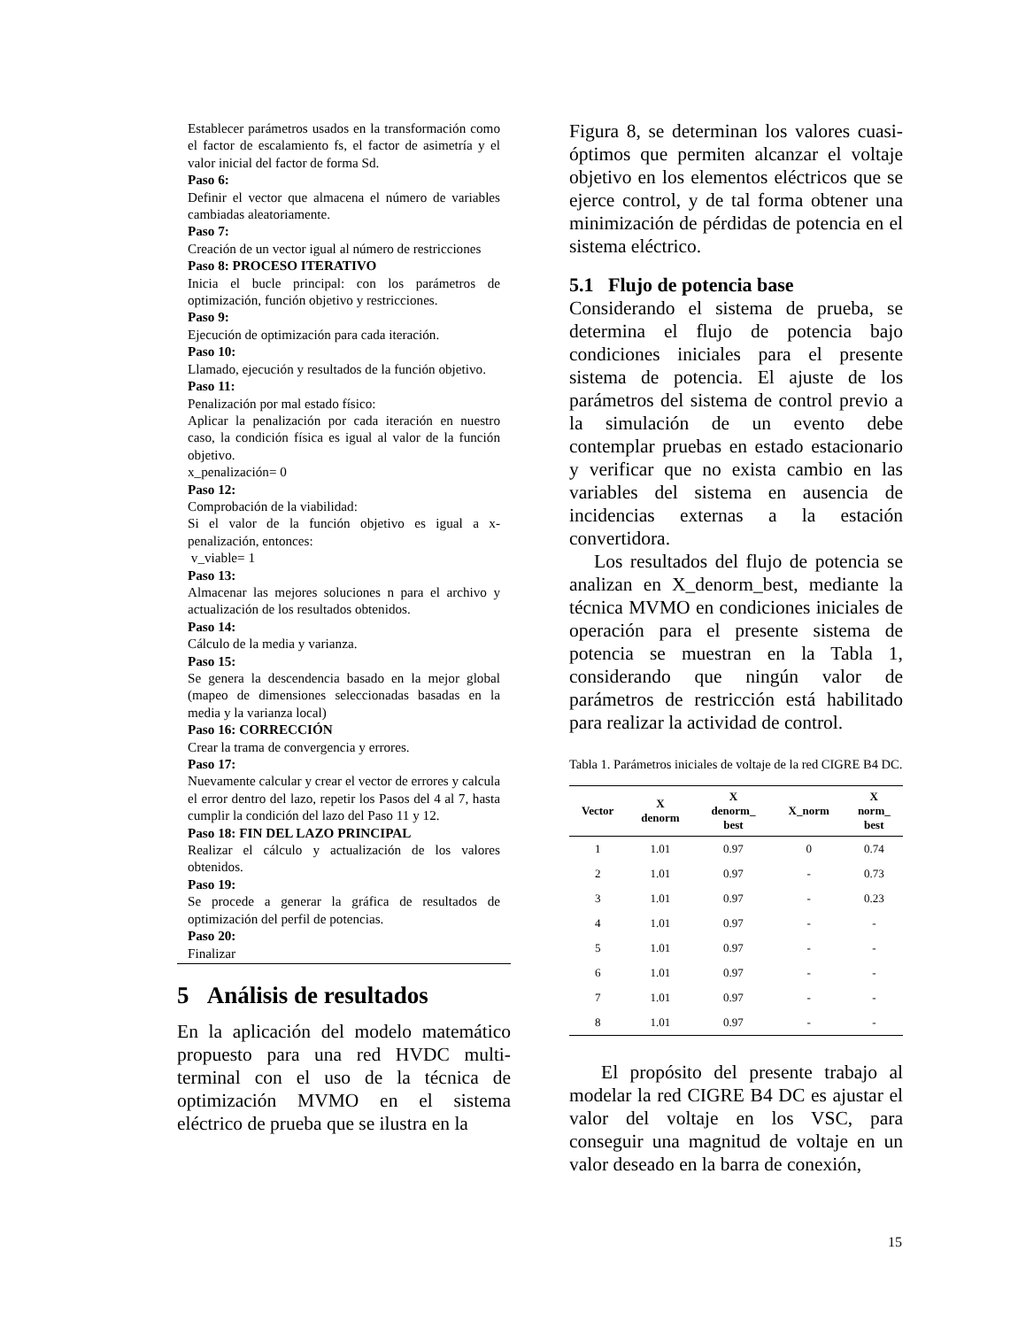Establecer parámetros usados en la transformación como el factor de escalamiento fs, el factor de asimetría y el valor inicial del factor de forma Sd.
Paso 6:
Definir el vector que almacena el número de variables cambiadas aleatoriamente.
Paso 7:
Creación de un vector igual al número de restricciones
Paso 8: PROCESO ITERATIVO
Inicia el bucle principal: con los parámetros de optimización, función objetivo y restricciones.
Paso 9:
Ejecución de optimización para cada iteración.
Paso 10:
Llamado, ejecución y resultados de la función objetivo.
Paso 11:
Penalización por mal estado físico:
Aplicar la penalización por cada iteración en nuestro caso, la condición física es igual al valor de la función objetivo.
x_penalización= 0
Paso 12:
Comprobación de la viabilidad:
Si el valor de la función objetivo es igual a x-penalización, entonces:
v_viable= 1
Paso 13:
Almacenar las mejores soluciones n para el archivo y actualización de los resultados obtenidos.
Paso 14:
Cálculo de la media y varianza.
Paso 15:
Se genera la descendencia basado en la mejor global (mapeo de dimensiones seleccionadas basadas en la media y la varianza local)
Paso 16: CORRECCIÓN
Crear la trama de convergencia y errores.
Paso 17:
Nuevamente calcular y crear el vector de errores y calcula el error dentro del lazo, repetir los Pasos del 4 al 7, hasta cumplir la condición del lazo del Paso 11 y 12.
Paso 18: FIN DEL LAZO PRINCIPAL
Realizar el cálculo y actualización de los valores obtenidos.
Paso 19:
Se procede a generar la gráfica de resultados de optimización del perfil de potencias.
Paso 20:
Finalizar
5 Análisis de resultados
En la aplicación del modelo matemático propuesto para una red HVDC multi-terminal con el uso de la técnica de optimización MVMO en el sistema eléctrico de prueba que se ilustra en la
Figura 8, se determinan los valores cuasi-óptimos que permiten alcanzar el voltaje objetivo en los elementos eléctricos que se ejerce control, y de tal forma obtener una minimización de pérdidas de potencia en el sistema eléctrico.
5.1 Flujo de potencia base
Considerando el sistema de prueba, se determina el flujo de potencia bajo condiciones iniciales para el presente sistema de potencia. El ajuste de los parámetros del sistema de control previo a la simulación de un evento debe contemplar pruebas en estado estacionario y verificar que no exista cambio en las variables del sistema en ausencia de incidencias externas a la estación convertidora.
Los resultados del flujo de potencia se analizan en X_denorm_best, mediante la técnica MVMO en condiciones iniciales de operación para el presente sistema de potencia se muestran en la Tabla 1, considerando que ningún valor de parámetros de restricción está habilitado para realizar la actividad de control.
Tabla 1. Parámetros iniciales de voltaje de la red CIGRE B4 DC.
| Vector | X denorm | X denorm_ best | X_norm | X norm_ best |
| --- | --- | --- | --- | --- |
| 1 | 1.01 | 0.97 | 0 | 0.74 |
| 2 | 1.01 | 0.97 | - | 0.73 |
| 3 | 1.01 | 0.97 | - | 0.23 |
| 4 | 1.01 | 0.97 | - | - |
| 5 | 1.01 | 0.97 | - | - |
| 6 | 1.01 | 0.97 | - | - |
| 7 | 1.01 | 0.97 | - | - |
| 8 | 1.01 | 0.97 | - | - |
El propósito del presente trabajo al modelar la red CIGRE B4 DC es ajustar el valor del voltaje en los VSC, para conseguir una magnitud de voltaje en un valor deseado en la barra de conexión,
15